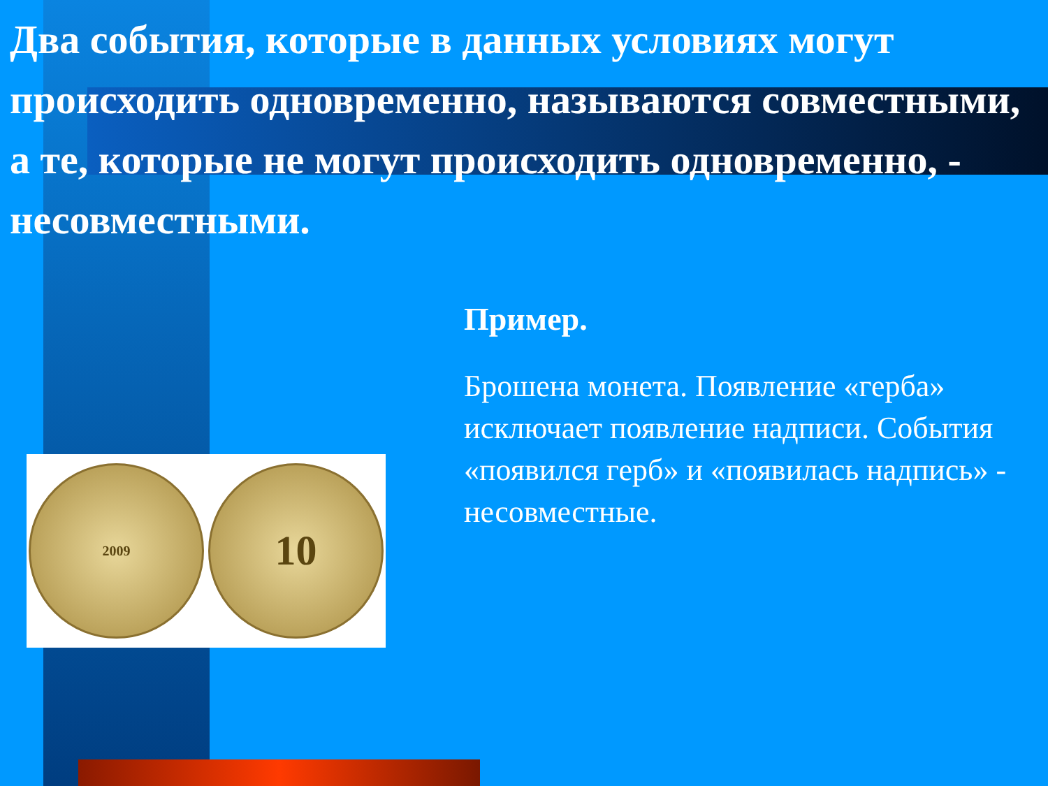Два события, которые в данных условиях могут происходить одновременно, называются совместными, а те, которые не могут происходить одновременно, - несовместными.
2009
10
Пример.
Брошена монета. Появление «герба» исключает появление надписи. События «появился герб» и «появилась надпись» - несовместные.